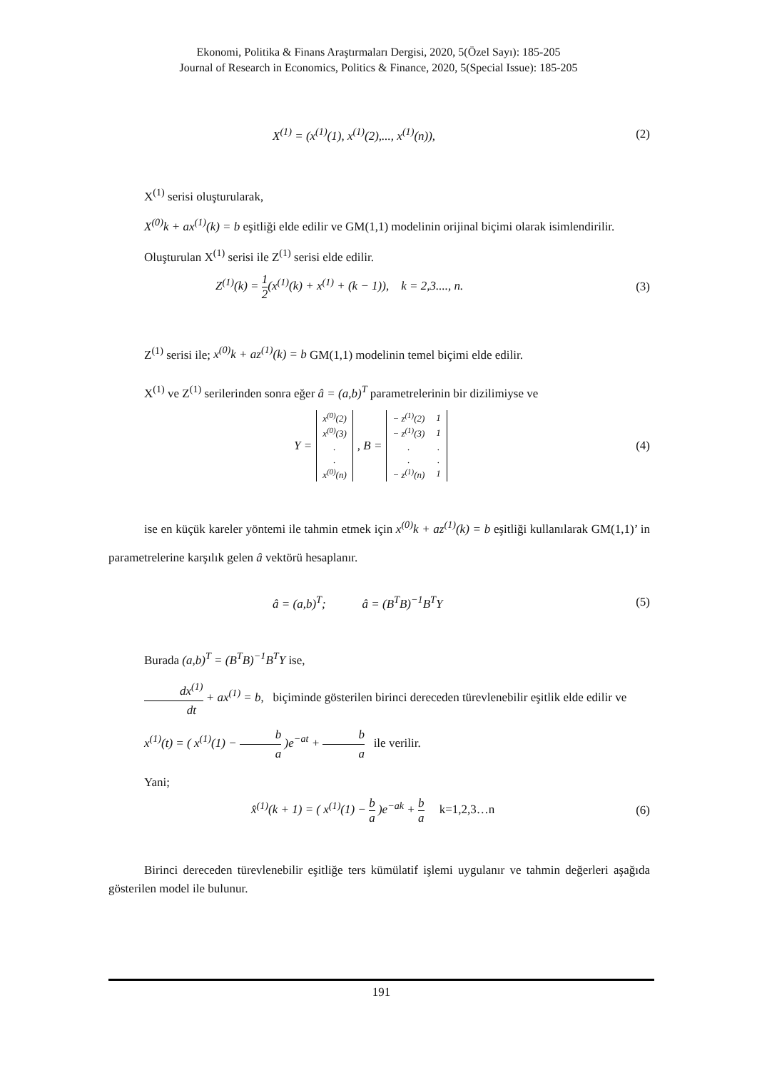Ekonomi, Politika & Finans Araştırmaları Dergisi, 2020, 5(Özel Sayı): 185-205
Journal of Research in Economics, Politics & Finance, 2020, 5(Special Issue): 185-205
X<sup>(1)</sup> = (x<sup>(1)</sup>(1), x<sup>(1)</sup>(2),..., x<sup>(1)</sup>(n)), (2)
X<sup>(1)</sup> serisi oluşturularak,
X<sup>(0)</sup>k + ax<sup>(1)</sup>(k) = b eşitliği elde edilir ve GM(1,1) modelinin orijinal biçimi olarak isimlendirilir.
Oluşturulan X<sup>(1)</sup> serisi ile Z<sup>(1)</sup> serisi elde edilir.
Z<sup>(1)</sup>(k) = 1 2(x<sup>(1)</sup>(k) + x<sup>(1)</sup> + (k − 1)), k = 2,3...., n. (3)
Z<sup>(1)</sup> serisi ile; x<sup>(0)</sup>k + az<sup>(1)</sup>(k) = b GM(1,1) modelinin temel biçimi elde edilir.
X<sup>(1)</sup> ve Z<sup>(1)</sup> serilerinden sonra eğer â = (a,b)<sup>T</sup> parametrelerinin bir dizilimiyse ve
Y =
| x<sup>(0)</sup>(2) |
| x<sup>(0)</sup>(3) |
| . |
| . |
| x<sup>(0)</sup>(n) |
, B =
| − z<sup>(1)</sup>(2) | 1 |
| − z<sup>(1)</sup>(3) | 1 |
| . | . |
| . | . |
| − z<sup>(1)</sup>(n) | 1 |
(4)
ise en küçük kareler yöntemi ile tahmin etmek için x<sup>(0)</sup>k + az<sup>(1)</sup>(k) = b eşitliği kullanılarak GM(1,1)’ in parametrelerine karşılık gelen â vektörü hesaplanır.
â = (a,b)<sup>T</sup>; â = (B<sup>T</sup>B)<sup>−1</sup>B<sup>T</sup>Y (5)
Burada (a,b)<sup>T</sup> = (B<sup>T</sup>B)<sup>−1</sup>B<sup>T</sup>Y ise,
dx<sup>(1)</sup> dt + ax<sup>(1)</sup> = b, biçiminde gösterilen birinci dereceden türevlenebilir eşitlik elde edilir ve
x<sup>(1)</sup>(t) = ( x<sup>(1)</sup>(1) − b a )e<sup>−at</sup> + b a ile verilir.
Yani;
x̂<sup>(1)</sup>(k + 1) = ( x<sup>(1)</sup>(1) − b a )e<sup>−ak</sup> + b a k=1,2,3…n (6)
Birinci dereceden türevlenebilir eşitliğe ters kümülatif işlemi uygulanır ve tahmin değerleri aşağıda gösterilen model ile bulunur.
191